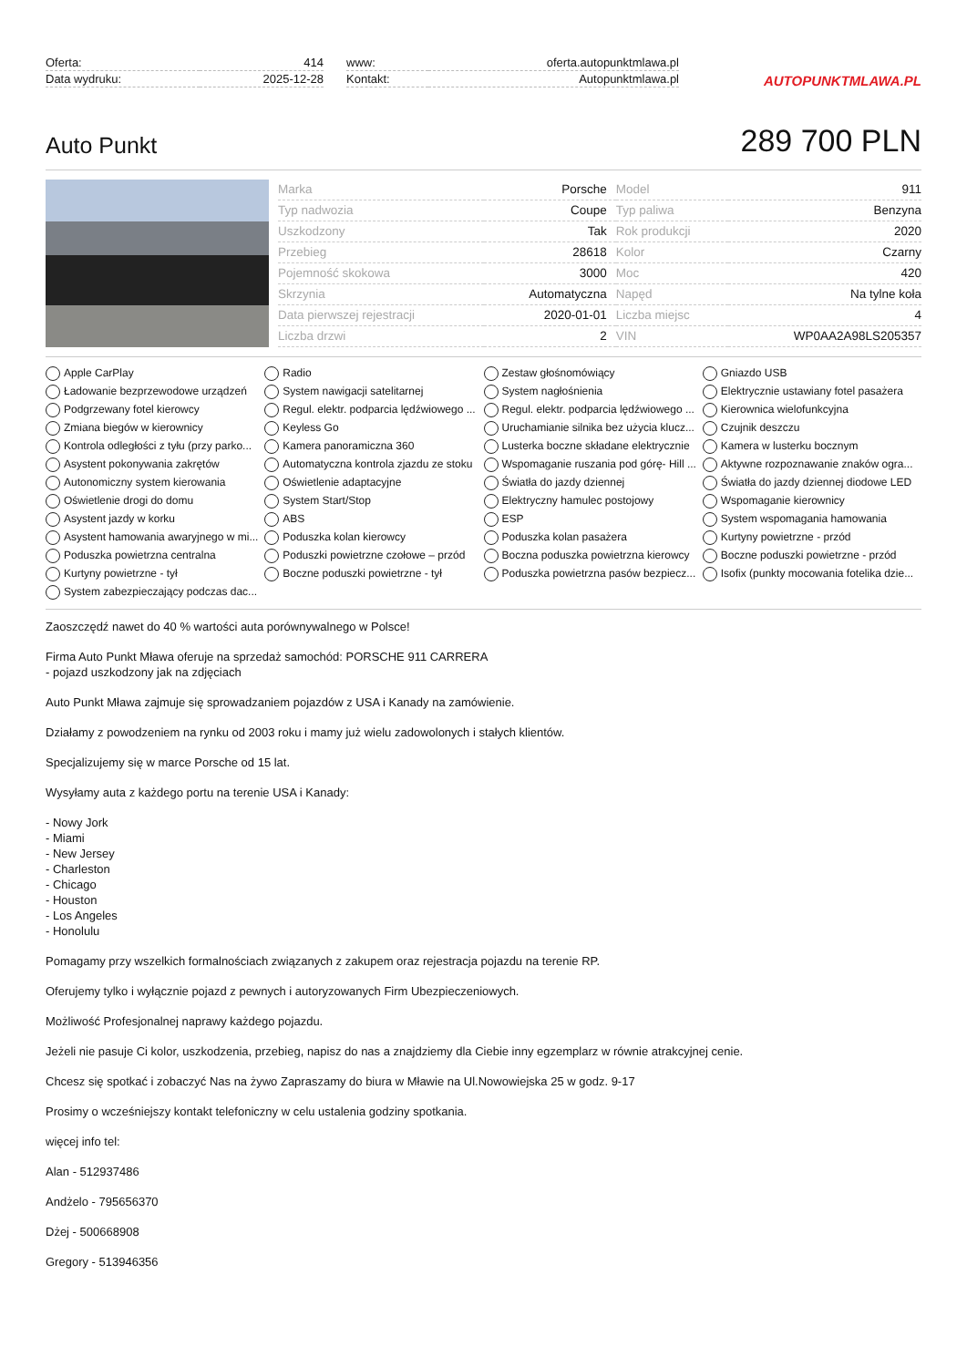| Oferta: | 414 |
| Data wydruku: | 2025-12-28 |
| www: | oferta.autopunktmlawa.pl |
| Kontakt: | Autopunktmlawa.pl |
AUTOPUNKTMLAWA.PL
Auto Punkt
289 700 PLN
| Marka | Porsche | Model | 911 |
| Typ nadwozia | Coupe | Typ paliwa | Benzyna |
| Uszkodzony | Tak | Rok produkcji | 2020 |
| Przebieg | 28618 | Kolor | Czarny |
| Pojemność skokowa | 3000 | Moc | 420 |
| Skrzynia | Automatyczna | Napęd | Na tylne koła |
| Data pierwszej rejestracji | 2020-01-01 | Liczba miejsc | 4 |
| Liczba drzwi | 2 | VIN | WP0AA2A98LS205357 |
Apple CarPlay
Radio
Zestaw głośnomówiący
Gniazdo USB
Ładowanie bezprzewodowe urządzeń
System nawigacji satelitarnej
System nagłośnienia
Elektrycznie ustawiany fotel pasażera
Podgrzewany fotel kierowcy
Regul. elektr. podparcia lędźwiowego ...
Regul. elektr. podparcia lędźwiowego ...
Kierownica wielofunkcyjna
Zmiana biegów w kierownicy
Keyless Go
Uruchamianie silnika bez użycia klucz...
Czujnik deszczu
Kontrola odległości z tyłu (przy parko...
Kamera panoramiczna 360
Lusterka boczne składane elektrycznie
Kamera w lusterku bocznym
Asystent pokonywania zakrętów
Automatyczna kontrola zjazdu ze stoku
Wspomaganie ruszania pod górę- Hill ...
Aktywne rozpoznawanie znaków ogra...
Autonomiczny system kierowania
Oświetlenie adaptacyjne
Światła do jazdy dziennej
Światła do jazdy dziennej diodowe LED
Oświetlenie drogi do domu
System Start/Stop
Elektryczny hamulec postojowy
Wspomaganie kierownicy
Asystent jazdy w korku
ABS
ESP
System wspomagania hamowania
Asystent hamowania awaryjnego w mi...
Poduszka kolan kierowcy
Poduszka kolan pasażera
Kurtyny powietrzne - przód
Poduszka powietrzna centralna
Poduszki powietrzne czołowe – przód
Boczna poduszka powietrzna kierowcy
Boczne poduszki powietrzne - przód
Kurtyny powietrzne - tył
Boczne poduszki powietrzne - tył
Poduszka powietrzna pasów bezpiecz...
Isofix (punkty mocowania fotelika dzie...
System zabezpieczający podczas dac...
Zaoszczędź nawet do 40 % wartości auta porównywalnego w Polsce!
Firma Auto Punkt Mława oferuje na sprzedaż samochód: PORSCHE 911 CARRERA
- pojazd uszkodzony jak na zdjęciach
Auto Punkt Mława zajmuje się sprowadzaniem pojazdów z USA i Kanady na zamówienie.
Działamy z powodzeniem na rynku od 2003 roku i mamy już wielu zadowolonych i stałych klientów.
Specjalizujemy się w marce Porsche od 15 lat.
Wysyłamy auta z każdego portu na terenie USA i Kanady:
- Nowy Jork
- Miami
- New Jersey
- Charleston
- Chicago
- Houston
- Los Angeles
- Honolulu
Pomagamy przy wszelkich formalnościach związanych z zakupem oraz rejestracja pojazdu na terenie RP.
Oferujemy tylko i wyłącznie pojazd z pewnych i autoryzowanych Firm Ubezpieczeniowych.
Możliwość Profesjonalnej naprawy każdego pojazdu.
Jeżeli nie pasuje Ci kolor, uszkodzenia, przebieg, napisz do nas a znajdziemy dla Ciebie inny egzemplarz w równie atrakcyjnej cenie.
Chcesz się spotkać i zobaczyć Nas na żywo Zapraszamy do biura w Mławie na Ul.Nowowiejska 25 w godz. 9-17
Prosimy o wcześniejszy kontakt telefoniczny w celu ustalenia godziny spotkania.
więcej info tel:
Alan - 512937486
Andżelo - 795656370
Dżej - 500668908
Gregory - 513946356